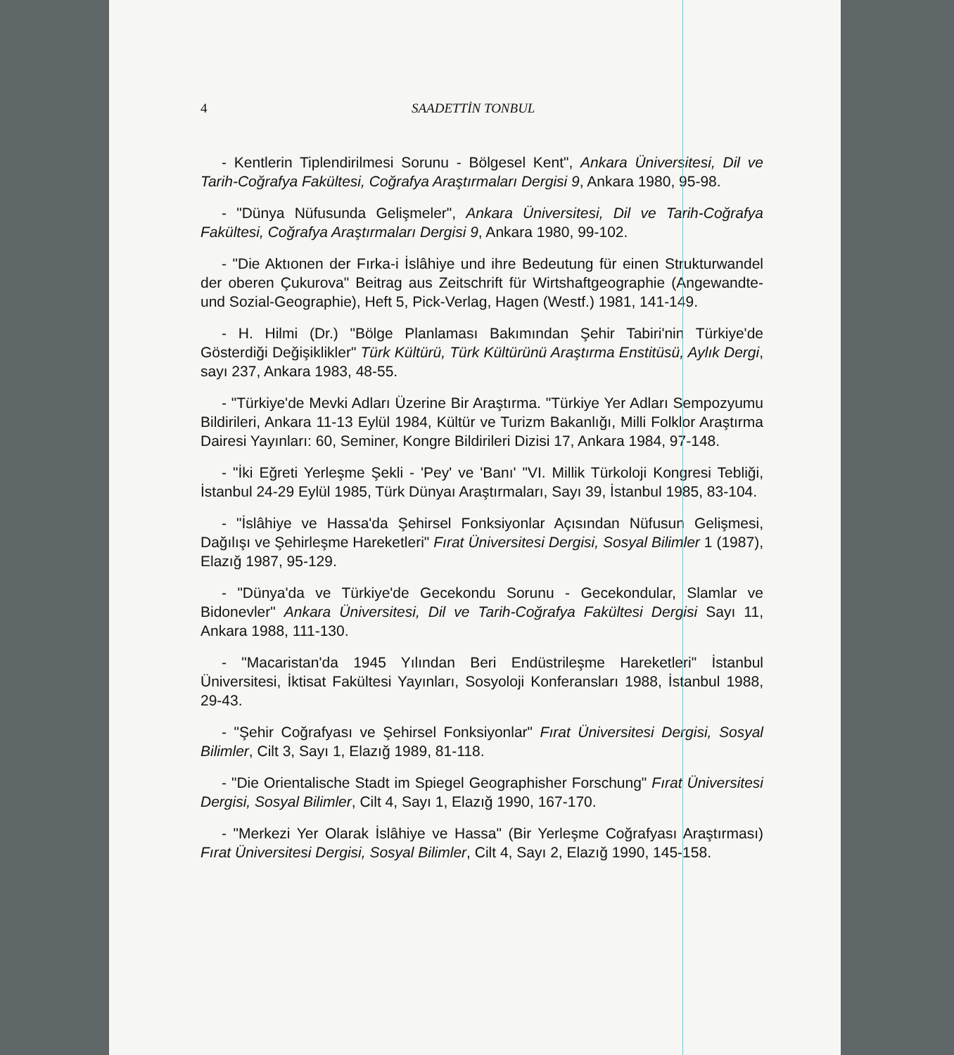4 SAADETTİN TONBUL
- Kentlerin Tiplendirilmesi Sorunu - Bölgesel Kent", Ankara Üniversitesi, Dil ve Tarih-Coğrafya Fakültesi, Coğrafya Araştırmaları Dergisi 9, Ankara 1980, 95-98.
- "Dünya Nüfusunda Gelişmeler", Ankara Üniversitesi, Dil ve Tarih-Coğrafya Fakültesi, Coğrafya Araştırmaları Dergisi 9, Ankara 1980, 99-102.
- "Die Aktıonen der Fırka-i İslâhiye und ihre Bedeutung für einen Strukturwandel der oberen Çukurova" Beitrag aus Zeitschrift für Wirtshaftgeographie (Angewandte-und Sozial-Geographie), Heft 5, Pick-Verlag, Hagen (Westf.) 1981, 141-149.
- H. Hilmi (Dr.) "Bölge Planlaması Bakımından Şehir Tabiri'nin Türkiye'de Gösterdiği Değişiklikler" Türk Kültürü, Türk Kültürünü Araştırma Enstitüsü, Aylık Dergi, sayı 237, Ankara 1983, 48-55.
- "Türkiye'de Mevki Adları Üzerine Bir Araştırma. "Türkiye Yer Adları Sempozyumu Bildirileri, Ankara 11-13 Eylül 1984, Kültür ve Turizm Bakanlığı, Milli Folklor Araştırma Dairesi Yayınları: 60, Seminer, Kongre Bildirileri Dizisi 17, Ankara 1984, 97-148.
- "İki Eğreti Yerleşme Şekli - 'Pey' ve 'Banı' "VI. Millik Türkoloji Kongresi Tebliği, İstanbul 24-29 Eylül 1985, Türk Dünyaı Araştırmaları, Sayı 39, İstanbul 1985, 83-104.
- "İslâhiye ve Hassa'da Şehirsel Fonksiyonlar Açısından Nüfusun Gelişmesi, Dağılışı ve Şehirleşme Hareketleri" Fırat Üniversitesi Dergisi, Sosyal Bilimler 1 (1987), Elazığ 1987, 95-129.
- "Dünya'da ve Türkiye'de Gecekondu Sorunu - Gecekondular, Slamlar ve Bidonevler" Ankara Üniversitesi, Dil ve Tarih-Coğrafya Fakültesi Dergisi Sayı 11, Ankara 1988, 111-130.
- "Macaristan'da 1945 Yılından Beri Endüstrileşme Hareketleri" İstanbul Üniversitesi, İktisat Fakültesi Yayınları, Sosyoloji Konferansları 1988, İstanbul 1988, 29-43.
- "Şehir Coğrafyası ve Şehirsel Fonksiyonlar" Fırat Üniversitesi Dergisi, Sosyal Bilimler, Cilt 3, Sayı 1, Elazığ 1989, 81-118.
- "Die Orientalische Stadt im Spiegel Geographisher Forschung" Fırat Üniversitesi Dergisi, Sosyal Bilimler, Cilt 4, Sayı 1, Elazığ 1990, 167-170.
- "Merkezi Yer Olarak İslâhiye ve Hassa" (Bir Yerleşme Coğrafyası Araştırması) Fırat Üniversitesi Dergisi, Sosyal Bilimler, Cilt 4, Sayı 2, Elazığ 1990, 145-158.